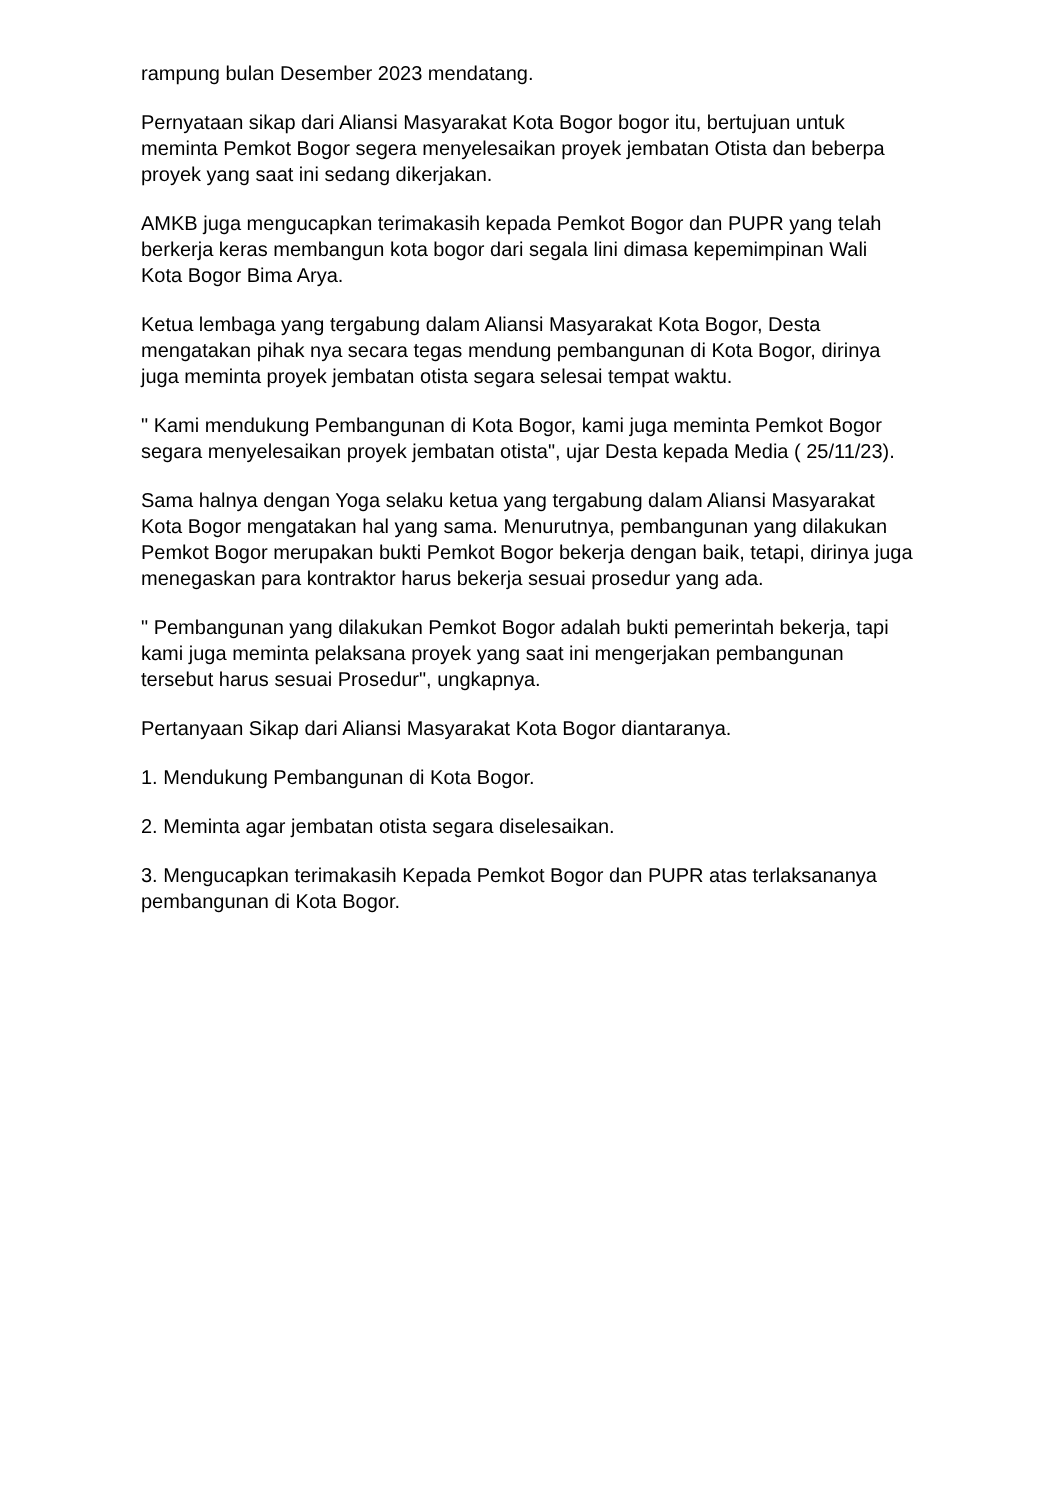rampung bulan Desember 2023 mendatang.
Pernyataan sikap dari Aliansi Masyarakat Kota Bogor bogor itu, bertujuan untuk meminta Pemkot Bogor segera menyelesaikan proyek jembatan Otista dan beberpa proyek yang saat ini sedang dikerjakan.
AMKB juga mengucapkan terimakasih kepada Pemkot Bogor dan PUPR yang telah berkerja keras membangun kota bogor dari segala lini dimasa kepemimpinan Wali Kota Bogor Bima Arya.
Ketua lembaga yang tergabung dalam Aliansi Masyarakat Kota Bogor, Desta mengatakan pihak nya secara tegas mendung pembangunan di Kota Bogor, dirinya juga meminta proyek jembatan otista segara selesai tempat waktu.
" Kami mendukung Pembangunan di Kota Bogor, kami juga meminta Pemkot Bogor segara menyelesaikan proyek jembatan otista", ujar Desta kepada Media ( 25/11/23).
Sama halnya dengan Yoga selaku ketua yang tergabung dalam Aliansi Masyarakat Kota Bogor mengatakan hal yang sama. Menurutnya, pembangunan yang dilakukan Pemkot Bogor merupakan bukti Pemkot Bogor bekerja dengan baik, tetapi, dirinya juga menegaskan para kontraktor harus bekerja sesuai prosedur yang ada.
" Pembangunan yang dilakukan Pemkot Bogor adalah bukti pemerintah bekerja, tapi kami juga meminta pelaksana proyek yang saat ini mengerjakan pembangunan tersebut harus sesuai Prosedur", ungkapnya.
Pertanyaan Sikap dari Aliansi Masyarakat Kota Bogor diantaranya.
1. Mendukung Pembangunan di Kota Bogor.
2. Meminta agar jembatan otista segara diselesaikan.
3. Mengucapkan terimakasih Kepada Pemkot Bogor dan PUPR atas terlaksananya pembangunan di Kota Bogor.